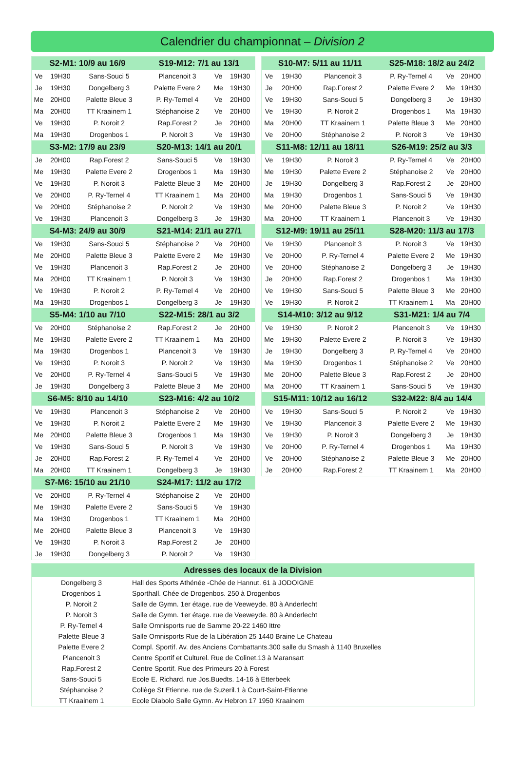Calendrier du championnat – Division 2
| S2-M1: 10/9 au 16/9 | | | S19-M12: 7/1 au 13/1 | | |
| --- | --- | --- | --- | --- | --- |
| Ve | 19H30 | Sans-Souci 5 | Plancenoit 3 | Ve | 19H30 |
| Je | 19H30 | Dongelberg 3 | Palette Evere 2 | Me | 19H30 |
| Me | 20H00 | Palette Bleue 3 | P. Ry-Ternel 4 | Ve | 20H00 |
| Ma | 20H00 | TT Kraainem 1 | Stéphanoise 2 | Ve | 20H00 |
| Ve | 19H30 | P. Noroit 2 | Rap.Forest 2 | Je | 20H00 |
| Ma | 19H30 | Drogenbos 1 | P. Noroit 3 | Ve | 19H30 |
| S3-M2: 17/9 au 23/9 | | | S20-M13: 14/1 au 20/1 | | |
| Je | 20H00 | Rap.Forest 2 | Sans-Souci 5 | Ve | 19H30 |
| Me | 19H30 | Palette Evere 2 | Drogenbos 1 | Ma | 19H30 |
| Ve | 19H30 | P. Noroit 3 | Palette Bleue 3 | Me | 20H00 |
| Ve | 20H00 | P. Ry-Ternel 4 | TT Kraainem 1 | Ma | 20H00 |
| Ve | 20H00 | Stéphanoise 2 | P. Noroit 2 | Ve | 19H30 |
| Ve | 19H30 | Plancenoit 3 | Dongelberg 3 | Je | 19H30 |
| S4-M3: 24/9 au 30/9 | | | S21-M14: 21/1 au 27/1 | | |
| Ve | 19H30 | Sans-Souci 5 | Stéphanoise 2 | Ve | 20H00 |
| Me | 20H00 | Palette Bleue 3 | Palette Evere 2 | Me | 19H30 |
| Ve | 19H30 | Plancenoit 3 | Rap.Forest 2 | Je | 20H00 |
| Ma | 20H00 | TT Kraainem 1 | P. Noroit 3 | Ve | 19H30 |
| Ve | 19H30 | P. Noroit 2 | P. Ry-Ternel 4 | Ve | 20H00 |
| Ma | 19H30 | Drogenbos 1 | Dongelberg 3 | Je | 19H30 |
| S5-M4: 1/10 au 7/10 | | | S22-M15: 28/1 au 3/2 | | |
| Ve | 20H00 | Stéphanoise 2 | Rap.Forest 2 | Je | 20H00 |
| Me | 19H30 | Palette Evere 2 | TT Kraainem 1 | Ma | 20H00 |
| Ma | 19H30 | Drogenbos 1 | Plancenoit 3 | Ve | 19H30 |
| Ve | 19H30 | P. Noroit 3 | P. Noroit 2 | Ve | 19H30 |
| Ve | 20H00 | P. Ry-Ternel 4 | Sans-Souci 5 | Ve | 19H30 |
| Je | 19H30 | Dongelberg 3 | Palette Bleue 3 | Me | 20H00 |
| S6-M5: 8/10 au 14/10 | | | S23-M16: 4/2 au 10/2 | | |
| Ve | 19H30 | Plancenoit 3 | Stéphanoise 2 | Ve | 20H00 |
| Ve | 19H30 | P. Noroit 2 | Palette Evere 2 | Me | 19H30 |
| Me | 20H00 | Palette Bleue 3 | Drogenbos 1 | Ma | 19H30 |
| Ve | 19H30 | Sans-Souci 5 | P. Noroit 3 | Ve | 19H30 |
| Je | 20H00 | Rap.Forest 2 | P. Ry-Ternel 4 | Ve | 20H00 |
| Ma | 20H00 | TT Kraainem 1 | Dongelberg 3 | Je | 19H30 |
| S7-M6: 15/10 au 21/10 | | | S24-M17: 11/2 au 17/2 | | |
| Ve | 20H00 | P. Ry-Ternel 4 | Stéphanoise 2 | Ve | 20H00 |
| Me | 19H30 | Palette Evere 2 | Sans-Souci 5 | Ve | 19H30 |
| Ma | 19H30 | Drogenbos 1 | TT Kraainem 1 | Ma | 20H00 |
| Me | 20H00 | Palette Bleue 3 | Plancenoit 3 | Ve | 19H30 |
| Ve | 19H30 | P. Noroit 3 | Rap.Forest 2 | Je | 20H00 |
| Je | 19H30 | Dongelberg 3 | P. Noroit 2 | Ve | 19H30 |
| S10-M7: 5/11 au 11/11 | | | S25-M18: 18/2 au 24/2 | | |
| --- | --- | --- | --- | --- | --- |
| Ve | 19H30 | Plancenoit 3 | P. Ry-Ternel 4 | Ve | 20H00 |
| Je | 20H00 | Rap.Forest 2 | Palette Evere 2 | Me | 19H30 |
| Ve | 19H30 | Sans-Souci 5 | Dongelberg 3 | Je | 19H30 |
| Ve | 19H30 | P. Noroit 2 | Drogenbos 1 | Ma | 19H30 |
| Ma | 20H00 | TT Kraainem 1 | Palette Bleue 3 | Me | 20H00 |
| Ve | 20H00 | Stéphanoise 2 | P. Noroit 3 | Ve | 19H30 |
| S11-M8: 12/11 au 18/11 | | | S26-M19: 25/2 au 3/3 | | |
| Ve | 19H30 | P. Noroit 3 | P. Ry-Ternel 4 | Ve | 20H00 |
| Me | 19H30 | Palette Evere 2 | Stéphanoise 2 | Ve | 20H00 |
| Je | 19H30 | Dongelberg 3 | Rap.Forest 2 | Je | 20H00 |
| Ma | 19H30 | Drogenbos 1 | Sans-Souci 5 | Ve | 19H30 |
| Me | 20H00 | Palette Bleue 3 | P. Noroit 2 | Ve | 19H30 |
| Ma | 20H00 | TT Kraainem 1 | Plancenoit 3 | Ve | 19H30 |
| S12-M9: 19/11 au 25/11 | | | S28-M20: 11/3 au 17/3 | | |
| Ve | 19H30 | Plancenoit 3 | P. Noroit 3 | Ve | 19H30 |
| Ve | 20H00 | P. Ry-Ternel 4 | Palette Evere 2 | Me | 19H30 |
| Ve | 20H00 | Stéphanoise 2 | Dongelberg 3 | Je | 19H30 |
| Je | 20H00 | Rap.Forest 2 | Drogenbos 1 | Ma | 19H30 |
| Ve | 19H30 | Sans-Souci 5 | Palette Bleue 3 | Me | 20H00 |
| Ve | 19H30 | P. Noroit 2 | TT Kraainem 1 | Ma | 20H00 |
| S14-M10: 3/12 au 9/12 | | | S31-M21: 1/4 au 7/4 | | |
| Ve | 19H30 | P. Noroit 2 | Plancenoit 3 | Ve | 19H30 |
| Me | 19H30 | Palette Evere 2 | P. Noroit 3 | Ve | 19H30 |
| Je | 19H30 | Dongelberg 3 | P. Ry-Ternel 4 | Ve | 20H00 |
| Ma | 19H30 | Drogenbos 1 | Stéphanoise 2 | Ve | 20H00 |
| Me | 20H00 | Palette Bleue 3 | Rap.Forest 2 | Je | 20H00 |
| Ma | 20H00 | TT Kraainem 1 | Sans-Souci 5 | Ve | 19H30 |
| S15-M11: 10/12 au 16/12 | | | S32-M22: 8/4 au 14/4 | | |
| Ve | 19H30 | Sans-Souci 5 | P. Noroit 2 | Ve | 19H30 |
| Ve | 19H30 | Plancenoit 3 | Palette Evere 2 | Me | 19H30 |
| Ve | 19H30 | P. Noroit 3 | Dongelberg 3 | Je | 19H30 |
| Ve | 20H00 | P. Ry-Ternel 4 | Drogenbos 1 | Ma | 19H30 |
| Ve | 20H00 | Stéphanoise 2 | Palette Bleue 3 | Me | 20H00 |
| Je | 20H00 | Rap.Forest 2 | TT Kraainem 1 | Ma | 20H00 |
| Adresses des locaux de la Division | |
| --- | --- |
| Dongelberg 3 | Hall des Sports Athénée -Chée de Hannut. 61 à JODOIGNE |
| Drogenbos 1 | Sporthall. Chée de Drogenbos. 250 à Drogenbos |
| P. Noroit 2 | Salle de Gymn. 1er étage. rue de Veeweyde. 80 à Anderlecht |
| P. Noroit 3 | Salle de Gymn. 1er étage. rue de Veeweyde. 80 à Anderlecht |
| P. Ry-Ternel 4 | Salle Omnisports rue de Samme 20-22 1460 Ittre |
| Palette Bleue 3 | Salle Omnisports Rue de la Libération 25 1440 Braine Le Chateau |
| Palette Evere 2 | Compl. Sportif. Av. des Anciens Combattants.300 salle du Smash à 1140 Bruxelles |
| Plancenoit 3 | Centre Sportif et Culturel. Rue de Colinet.13 à Maransart |
| Rap.Forest 2 | Centre Sportif. Rue des Primeurs 20 à Forest |
| Sans-Souci 5 | Ecole E. Richard. rue Jos.Buedts. 14-16 à Etterbeek |
| Stéphanoise 2 | Collège St Etienne. rue de Suzeril.1 à Court-Saint-Etienne |
| TT Kraainem 1 | Ecole Diabolo Salle Gymn. Av Hebron 17 1950 Kraainem |